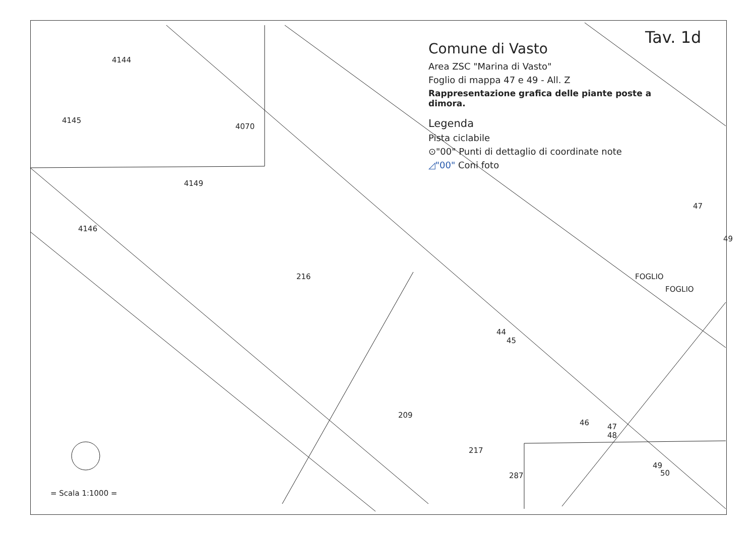Tav. 1d
Comune di Vasto
Area ZSC "Marina di Vasto"
Foglio di mappa 47 e 49 - All. Z
Rappresentazione grafica delle piante poste a dimora.
Legenda
Pista ciclabile
⊙"00" Punti di dettaglio di coordinate note
◿"00" Coni foto
4144
4145
4070
4149
4146
216
209
217
287
47
49
FOGLIO
FOGLIO
44
45
46 47
48
49
50
= Scala 1:1000 =